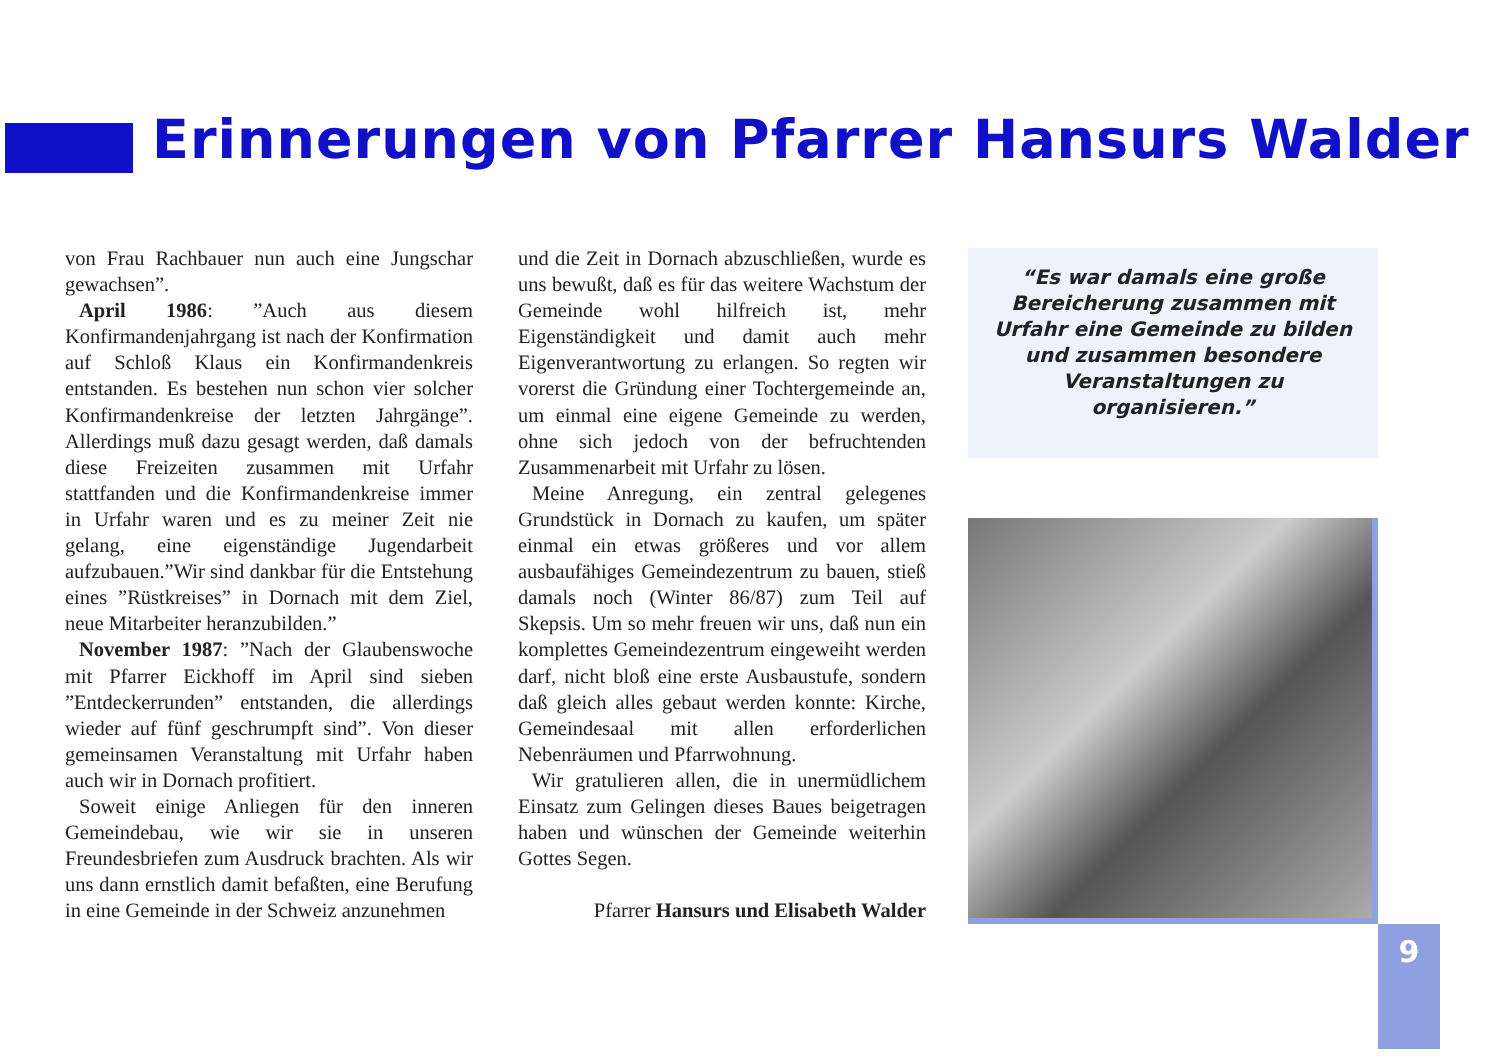Erinnerungen von Pfarrer Hansurs Walder
von Frau Rachbauer nun auch eine Jungschar gewachsen”.
April 1986: ”Auch aus diesem Konfirmandenjahrgang ist nach der Konfirmation auf Schloß Klaus ein Konfirmandenkreis entstanden. Es bestehen nun schon vier solcher Konfirmandenkreise der letzten Jahrgänge”. Allerdings muß dazu gesagt werden, daß damals diese Freizeiten zusammen mit Urfahr stattfanden und die Konfirmandenkreise immer in Urfahr waren und es zu meiner Zeit nie gelang, eine eigenständige Jugendarbeit aufzubauen.”Wir sind dankbar für die Entstehung eines ”Rüstkreises” in Dornach mit dem Ziel, neue Mitarbeiter heranzubilden.”
November 1987: ”Nach der Glaubenswoche mit Pfarrer Eickhoff im April sind sieben ”Entdeckerrunden” entstanden, die allerdings wieder auf fünf geschrumpft sind”. Von dieser gemeinsamen Veranstaltung mit Urfahr haben auch wir in Dornach profitiert.
Soweit einige Anliegen für den inneren Gemeindebau, wie wir sie in unseren Freundesbriefen zum Ausdruck brachten. Als wir uns dann ernstlich damit befaßten, eine Berufung in eine Gemeinde in der Schweiz anzunehmen
und die Zeit in Dornach abzuschließen, wurde es uns bewußt, daß es für das weitere Wachstum der Gemeinde wohl hilfreich ist, mehr Eigenständigkeit und damit auch mehr Eigenverantwortung zu erlangen. So regten wir vorerst die Gründung einer Tochtergemeinde an, um einmal eine eigene Gemeinde zu werden, ohne sich jedoch von der befruchtenden Zusammenarbeit mit Urfahr zu lösen.
Meine Anregung, ein zentral gelegenes Grundstück in Dornach zu kaufen, um später einmal ein etwas größeres und vor allem ausbaufähiges Gemeindezentrum zu bauen, stieß damals noch (Winter 86/87) zum Teil auf Skepsis. Um so mehr freuen wir uns, daß nun ein komplettes Gemeindezentrum eingeweiht werden darf, nicht bloß eine erste Ausbaustufe, sondern daß gleich alles gebaut werden konnte: Kirche, Gemeindesaal mit allen erforderlichen Nebenräumen und Pfarrwohnung.
Wir gratulieren allen, die in unermüdlichem Einsatz zum Gelingen dieses Baues beigetragen haben und wünschen der Gemeinde weiterhin Gottes Segen.
Pfarrer Hansurs und Elisabeth Walder
“Es war damals eine große Bereicherung zusammen mit Urfahr eine Gemeinde zu bilden und zusammen besondere Veranstaltungen zu organisieren.”
9